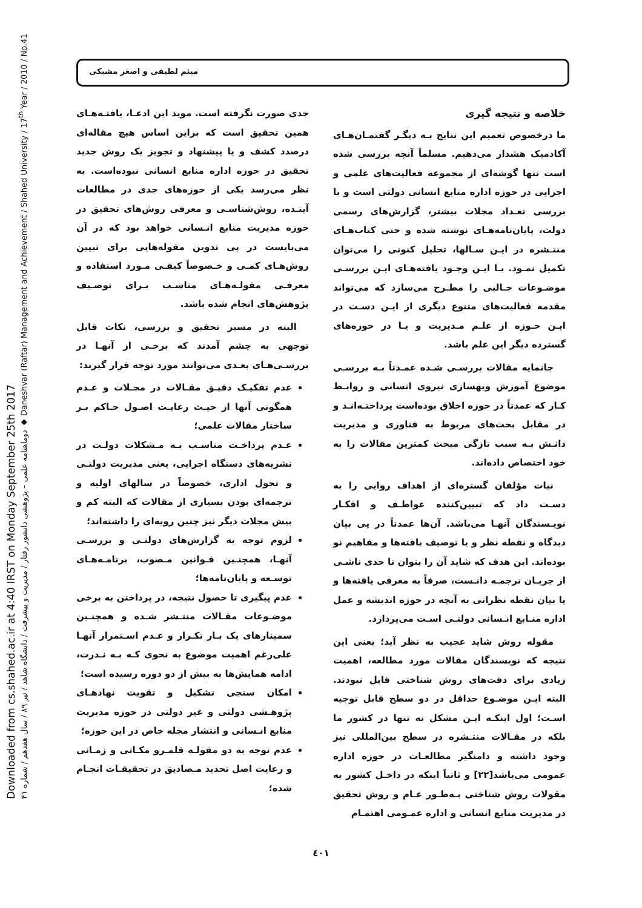Downloaded from cs.shahed.ac.ir at 4:40 IRST on Monday September 25th 2017
دوماهنامه علمی – پژوهشی دانشور رفتار / مدیریت و پیشرفت / دانشگاه شاهد / تیر ۸۹ / سال هفدهم / شماره ۴۱ ◆ Daneshvar (Raftar) Management and Achievement / Shahed University / 17<sup>th</sup> Year / 2010 / No.41
میثم لطیفی و اصغر مشبکی
خلاصه و نتیجه گیری
ما درخصوص تعمیم این نتایج بـه دیگـر گفتمـان‌هـای آکادمیک هشدار می‌دهیم. مسلماً آنچه بررسی شده است تنها گوشه‌ای از مجموعه فعالیت‌های علمی و اجرایی در حوزه اداره منابع انسانی دولتی است و با بررسی تعـداد مجلات بیشتر، گزارش‌های رسمی دولت، پایان‌نامه‌هـای نوشته شده و حتی کتاب‌هـای منتـشره در ایـن سـالها، تحلیل کنونی را می‌توان تکمیل نمـود. بـا ایـن وجـود یافته‌هـای ایـن بررسـی موضـوعات جـالبی را مطـرح می‌سازد که می‌تواند مقدمه فعالیت‌های متنوع دیگری از ایـن دسـت در ایـن حـوزه از علـم مـدیریت و یـا در حوزه‌های گسترده دیگر این علم باشد.
جانمایه مقالات بررسـی شـده عمـدتاً بـه بررسـی موضوع آموزش وبهسازی نیروی انسانی و روابـط کـار که عمدتاً در حوزه اخلاق بوده‌است پرداختـه‌انـد و در مقابل بحث‌های مربوط به فناوری و مدیریت دانـش بـه سبب تازگی مبحث کمترین مقالات را به خود اختصاص داده‌اند.
نیات مؤلفان گستره‌ای از اهداف روایی را به دسـت داد که تبیین‌کننده عواطـف و افکـار نویـسندگان آنهـا می‌باشد. آن‌ها عمدتاً در پی بیان دیدگاه و نقطه نظر و یا توصیف یافته‌ها و مفاهیم نو بوده‌اند. این هدف که شاید آن را بتوان تا حدی ناشـی از جریـان ترجمـه دانـست، صرفاً به معرفی یافته‌ها و یا بیان نقطه نظراتی به آنچه در حوزه اندیشه و عمل اداره منـابع انـسانی دولتـی اسـت می‌پردازد.
مقوله روش شاید عجیب به نظر آید؛ یعنی این نتیجه که نویسندگان مقالات مورد مطالعه، اهمیت زیادی برای دقت‌های روش شناختی قایل نبودند. البته ایـن موضـوع حداقل در دو سطح قابل توجیه اسـت؛ اول اینکـه ایـن مشکل نه تنها در کشور ما بلکه در مقـالات منتـشره در سطح بین‌المللی نیز وجود داشته و دامنگیر مطالعـات در حوزه اداره عمومی می‌باشد[۲۲] و ثانیاً اینکه در داخـل کشور به مقولات روش شناختی بـه‌طـور عـام و روش تحقیق در مدیریت منابع انسانی و اداره عمـومی اهتمـام
جدی صورت نگرفته است. موید این ادعـا، یافتـه‌هـای همین تحقیق است که براین اساس هیچ مقاله‌ای درصدد کشف و یا پیشنهاد و تجویز یک روش جدید تحقیق در حوزه اداره منابع انسانی نبوده‌است. به نظر می‌رسد یکی از حوزه‌های جدی در مطالعات آینـده، روش‌شناسـی و معرفی روش‌های تحقیق در حوزه مدیریت منابع انـسانی خواهد بود که در آن می‌بایست در پی تدوین مقوله‌هایی برای تبیین روش‌هـای کمـی و خـصوصاً کیفـی مـورد استفاده و معرفـی مقولـه‌هـای مناسـب بـرای توصـیف پژوهش‌های انجام شده باشد.
البته در مسیر تحقیق و بررسی، نکات قابل توجهی به چشم آمدند که برخـی از آنهـا در بررسـی‌هـای بعـدی می‌توانند مورد توجه قرار گیرند:
عدم تفکیـک دقیـق مقـالات در مجـلات و عـدم همگونی آنها از حیـث رعایـت اصـول حـاکم بـر ساختار مقالات علمی؛
عـدم پرداخـت مناسـب بـه مـشکلات دولـت در نشریه‌های دستگاه اجرایی، یعنی مدیریت دولتـی و تحول اداری، خصوصاً در سالهای اولیه و ترجمه‌ای بودن بسیاری از مقالات که البته کم و بیش مجلات دیگر نیز چنین رویه‌ای را داشته‌اند؛
لزوم توجه به گزارش‌های دولتـی و بررسـی آنهـا، همچنـین قـوانین مـصوب، برنامـه‌هـای توسـعه و پایان‌نامه‌ها؛
عدم پیگیری تا حصول نتیجه، در پرداختن به برخی موضـوعات مقـالات منتـشر شـده و همچنـین سمینارهای یک بـار تکـرار و عـدم اسـتمرار آنهـا علی‌رغم اهمیت موضوع به نحوی کـه بـه نـدرت، ادامه همایش‌ها به بیش از دو دوره رسیده است؛
امکان سنجی تشکیل و تقویت نهادهـای پژوهـشی دولتی و غیر دولتی در حوزه مدیریت منابع انـسانی و انتشار مجله خاص در این حوزه؛
عدم توجه به دو مقولـه قلمـرو مکـانی و زمـانی و رعایت اصل تحدید مـصادیق در تحقیقـات انجـام شده؛
٤٠١